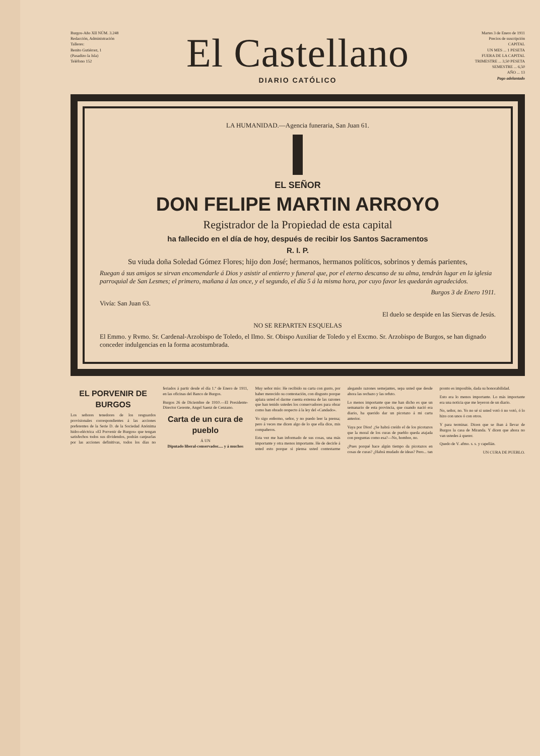Burgos-Año XII NÚM. 3.248
Redacción, Administración
Talleres:
Benito Gutiérrez, 1
(Pasadizo la Isla)
Teléfono 152
El Castellano
DIARIO CATÓLICO
Martes 3 de Enero de 1911
Precios de suscripción
CAPITAL
UN MES ... 1 PESETA
FUERA DE LA CAPITAL
TRIMESTRE ... 3,50 PESETA
SEMESTRE ... 6,50
AÑO ... 13
Pago adelantado
LA HUMANIDAD.—Agencia funeraria, San Juan 61.
EL SEÑOR
DON FELIPE MARTIN ARROYO
Registrador de la Propiedad de esta capital
ha fallecido en el día de hoy, después de recibir los Santos Sacramentos
R. I. P.
Su viuda doña Soledad Gómez Flores; hijo don José; hermanos, hermanos políticos, sobrinos y demás parientes,
Ruegan á sus amigos se sirvan encomendarle á Dios y asistir al entierro y funeral que, por el eterno descanso de su alma, tendrán lugar en la iglesia parroquial de San Lesmes; el primero, mañana á las once, y el segundo, el día 5 á la misma hora, por cuyo favor les quedarán agradecidos.
Burgos 3 de Enero 1911.
Vivía: San Juan 63.
El duelo se despide en las Siervas de Jesús.
NO SE REPARTEN ESQUELAS
El Emmo. y Rvmo. Sr. Cardenal-Arzobispo de Toledo, el Ilmo. Sr. Obispo Auxiliar de Toledo y el Excmo. Sr. Arzobispo de Burgos, se han dignado conceder indulgencias en la forma acostumbrada.
EL PORVENIR DE BURGOS
Los señores tenedores de los resguardos provisionales correspondientes á las acciones preferentes de la Serie D. de la Sociedad Anónima hidro-eléctrica «El Porvenir de Burgos» que tengan satisfechos todos sus dividendos, podrán canjearlas por las acciones definitivas, todos los días no feriados á partir desde el día 1.º de Enero de 1911, en las oficinas del Banco de Burgos.
Burgos 26 de Diciembre de 1910.—El Presidente-Director Gerente, Angel Saenz de Cenzano.
Carta de un cura de pueblo
Á UN
Diputado liberal-conservador..... y á muchos
Muy señor mío: He recibido su carta con gusto, por haber merecido su contestación, con disgusto porque aplaza usted el darme cuenta extensa de las razones que han tenido ustedes los conservadores para obrar como han obrado respecto á la ley del «Candado».
Yo sigo enfermo, señor, y no puedo leer la prensa; pero á veces me dicen algo de lo que ella dice, mis compañeros.
Esta vez me han informado de sus cosas, una más importante y otra menos importante. He de decirle á usted esto porque si piensa usted contestarme alegando razones semejantes, sepa usted que desde ahora las rechazo y las refuto.
Lo menos importante que me han dicho es que un semanario de esta provincia, que cuando nació era diario, ha querido dar un picotazo á mi carta anterior.
Vaya por Dios! ¿Se habrá creído el de los picotazos que la moral de los curas de pueblo queda atajada con preguntas como esa?—No, hombre, no.
¿Pues porqué hace algún tiempo da picotazos en cosas de curas? ¿Habrá mudado de ideas? Pero... tan pronto es imposible, dada su honorabilidad.
Esto era lo menos importante. Lo más importante era una noticia que me leyeron de un diario.
No, señor, no. Yo no sé si usted votó ó no votó, ó lo hizo con unos ó con otros.
Y para terminar. Dicen que se iban á llevar de Burgos la casa de Miranda. Y dicen que ahora no van ustedes á querer.
Quedo de V. afmo. s. s. y capellán.
UN CURA DE PUEBLO.